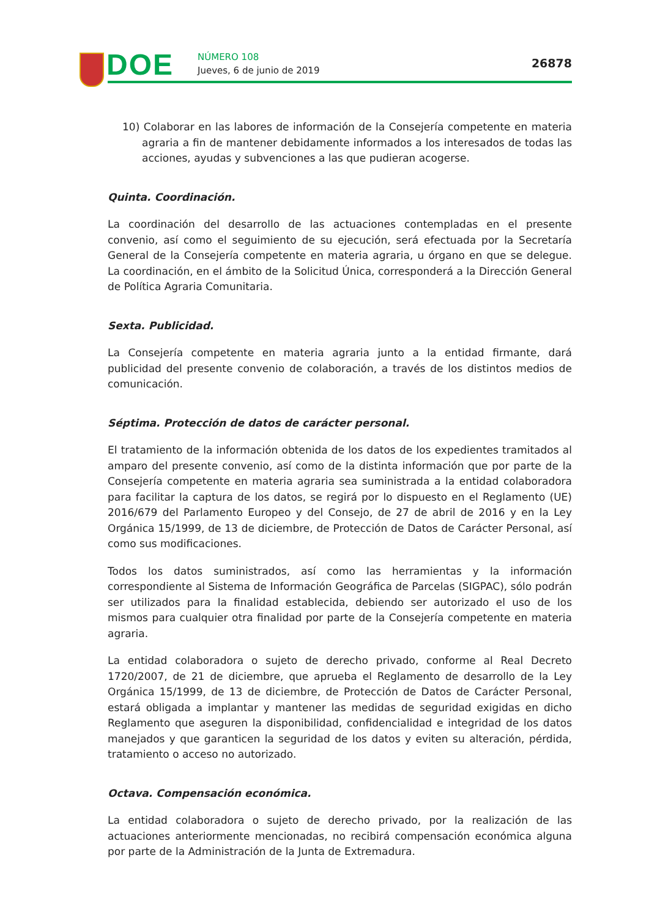DOE NÚMERO 108
Jueves, 6 de junio de 2019
26878
10) Colaborar en las labores de información de la Consejería competente en materia agraria a fin de mantener debidamente informados a los interesados de todas las acciones, ayudas y subvenciones a las que pudieran acogerse.
Quinta. Coordinación.
La coordinación del desarrollo de las actuaciones contempladas en el presente convenio, así como el seguimiento de su ejecución, será efectuada por la Secretaría General de la Consejería competente en materia agraria, u órgano en que se delegue. La coordinación, en el ámbito de la Solicitud Única, corresponderá a la Dirección General de Política Agraria Comunitaria.
Sexta. Publicidad.
La Consejería competente en materia agraria junto a la entidad firmante, dará publicidad del presente convenio de colaboración, a través de los distintos medios de comunicación.
Séptima. Protección de datos de carácter personal.
El tratamiento de la información obtenida de los datos de los expedientes tramitados al amparo del presente convenio, así como de la distinta información que por parte de la Consejería competente en materia agraria sea suministrada a la entidad colaboradora para facilitar la captura de los datos, se regirá por lo dispuesto en el Reglamento (UE) 2016/679 del Parlamento Europeo y del Consejo, de 27 de abril de 2016 y en la Ley Orgánica 15/1999, de 13 de diciembre, de Protección de Datos de Carácter Personal, así como sus modificaciones.
Todos los datos suministrados, así como las herramientas y la información correspondiente al Sistema de Información Geográfica de Parcelas (SIGPAC), sólo podrán ser utilizados para la finalidad establecida, debiendo ser autorizado el uso de los mismos para cualquier otra finalidad por parte de la Consejería competente en materia agraria.
La entidad colaboradora o sujeto de derecho privado, conforme al Real Decreto 1720/2007, de 21 de diciembre, que aprueba el Reglamento de desarrollo de la Ley Orgánica 15/1999, de 13 de diciembre, de Protección de Datos de Carácter Personal, estará obligada a implantar y mantener las medidas de seguridad exigidas en dicho Reglamento que aseguren la disponibilidad, confidencialidad e integridad de los datos manejados y que garanticen la seguridad de los datos y eviten su alteración, pérdida, tratamiento o acceso no autorizado.
Octava. Compensación económica.
La entidad colaboradora o sujeto de derecho privado, por la realización de las actuaciones anteriormente mencionadas, no recibirá compensación económica alguna por parte de la Administración de la Junta de Extremadura.